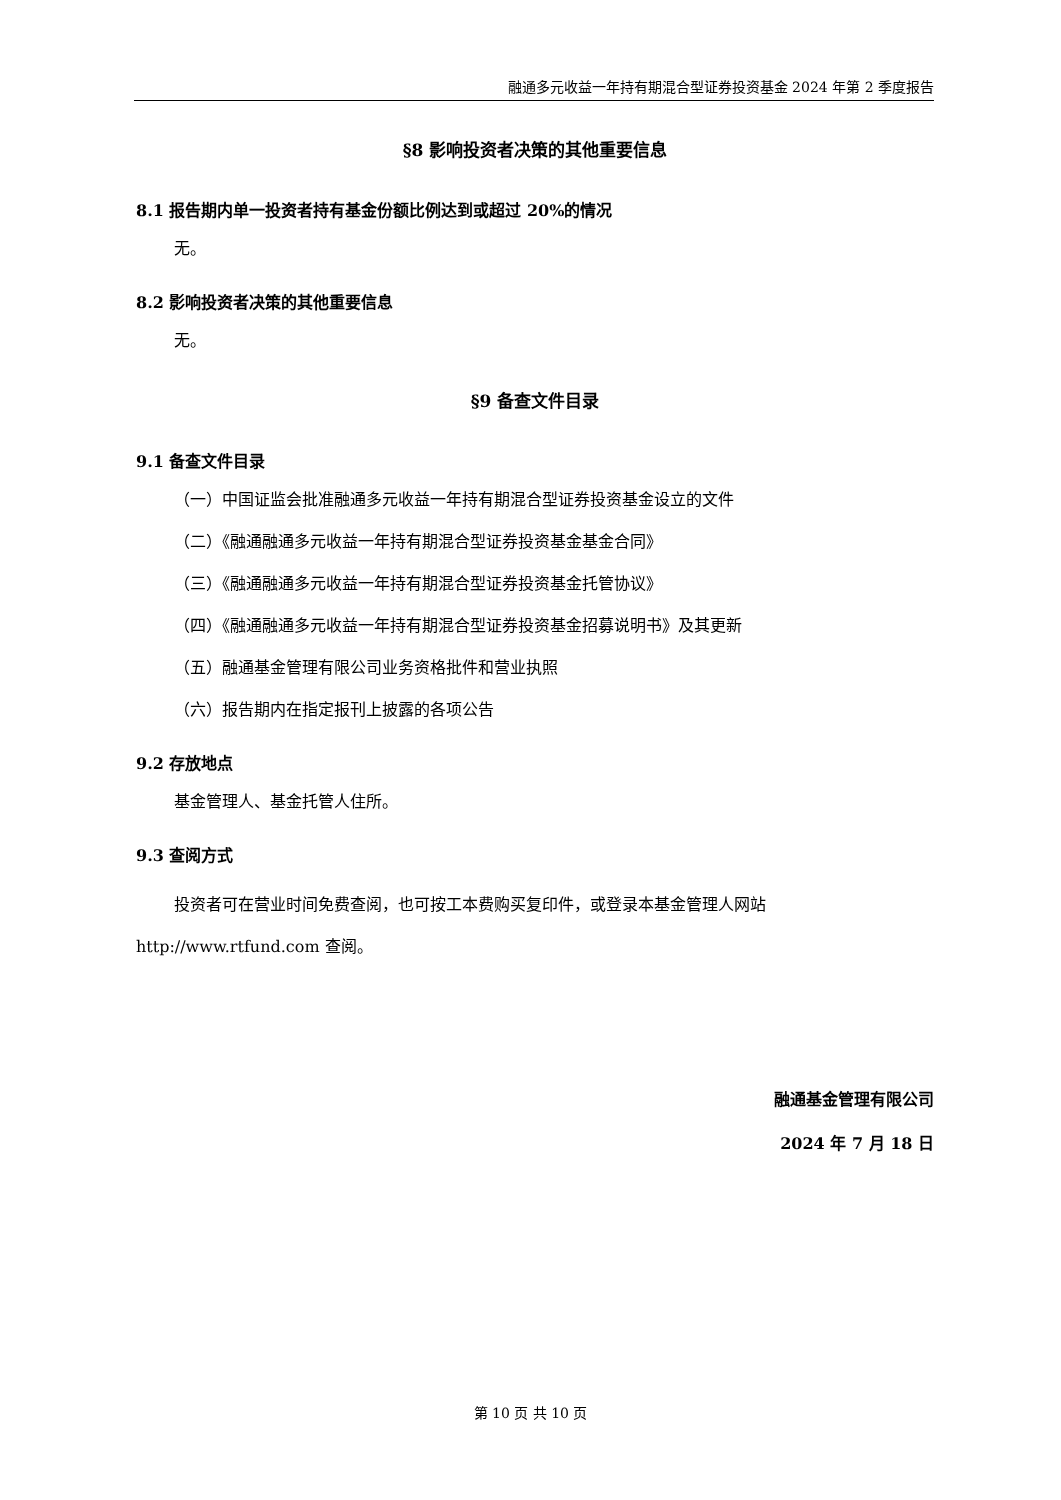融通多元收益一年持有期混合型证券投资基金 2024 年第 2 季度报告
§8 影响投资者决策的其他重要信息
8.1 报告期内单一投资者持有基金份额比例达到或超过 20%的情况
无。
8.2 影响投资者决策的其他重要信息
无。
§9 备查文件目录
9.1 备查文件目录
（一）中国证监会批准融通多元收益一年持有期混合型证券投资基金设立的文件
（二）《融通融通多元收益一年持有期混合型证券投资基金基金合同》
（三）《融通融通多元收益一年持有期混合型证券投资基金托管协议》
（四）《融通融通多元收益一年持有期混合型证券投资基金招募说明书》及其更新
（五）融通基金管理有限公司业务资格批件和营业执照
（六）报告期内在指定报刊上披露的各项公告
9.2 存放地点
基金管理人、基金托管人住所。
9.3 查阅方式
投资者可在营业时间免费查阅，也可按工本费购买复印件，或登录本基金管理人网站 http://www.rtfund.com 查阅。
融通基金管理有限公司
2024 年 7 月 18 日
第 10 页 共 10 页